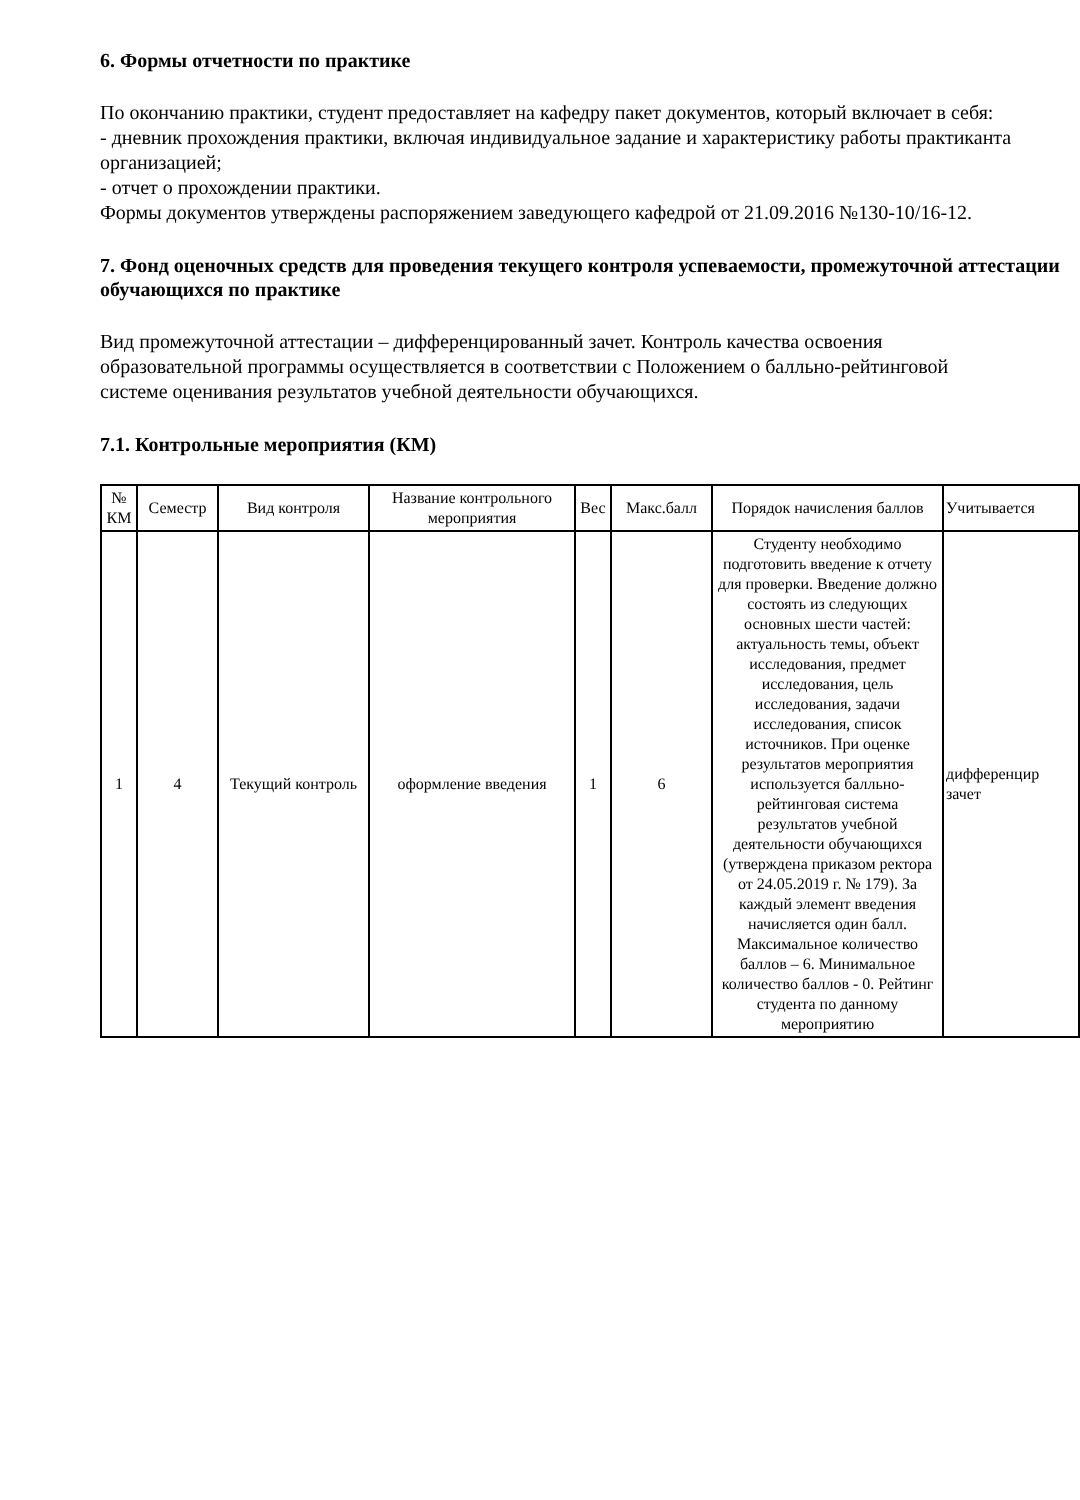6. Формы отчетности по практике
По окончанию практики, студент предоставляет на кафедру пакет документов, который включает в себя:
- дневник прохождения практики, включая индивидуальное задание и характеристику работы практиканта организацией;
- отчет о прохождении практики.
Формы документов утверждены распоряжением заведующего кафедрой от 21.09.2016 №130-10/16-12.
7. Фонд оценочных средств для проведения текущего контроля успеваемости, промежуточной аттестации обучающихся по практике
Вид промежуточной аттестации – дифференцированный зачет. Контроль качества освоения образовательной программы осуществляется в соответствии с Положением о балльно-рейтинговой системе оценивания результатов учебной деятельности обучающихся.
7.1. Контрольные мероприятия (КМ)
| № КМ | Семестр | Вид контроля | Название контрольного мероприятия | Вес | Макс.балл | Порядок начисления баллов | Учитывается |
| --- | --- | --- | --- | --- | --- | --- | --- |
| 1 | 4 | Текущий контроль | оформление введения | 1 | 6 | Студенту необходимо подготовить введение к отчету для проверки. Введение должно состоять из следующих основных шести частей: актуальность темы, объект исследования, предмет исследования, цель исследования, задачи исследования, список источников. При оценке результатов мероприятия используется балльно-рейтинговая система результатов учебной деятельности обучающихся (утверждена приказом ректора от 24.05.2019 г. № 179). За каждый элемент введения начисляется один балл. Максимальное количество баллов – 6. Минимальное количество баллов - 0. Рейтинг студента по данному мероприятию | дифференцир зачет |